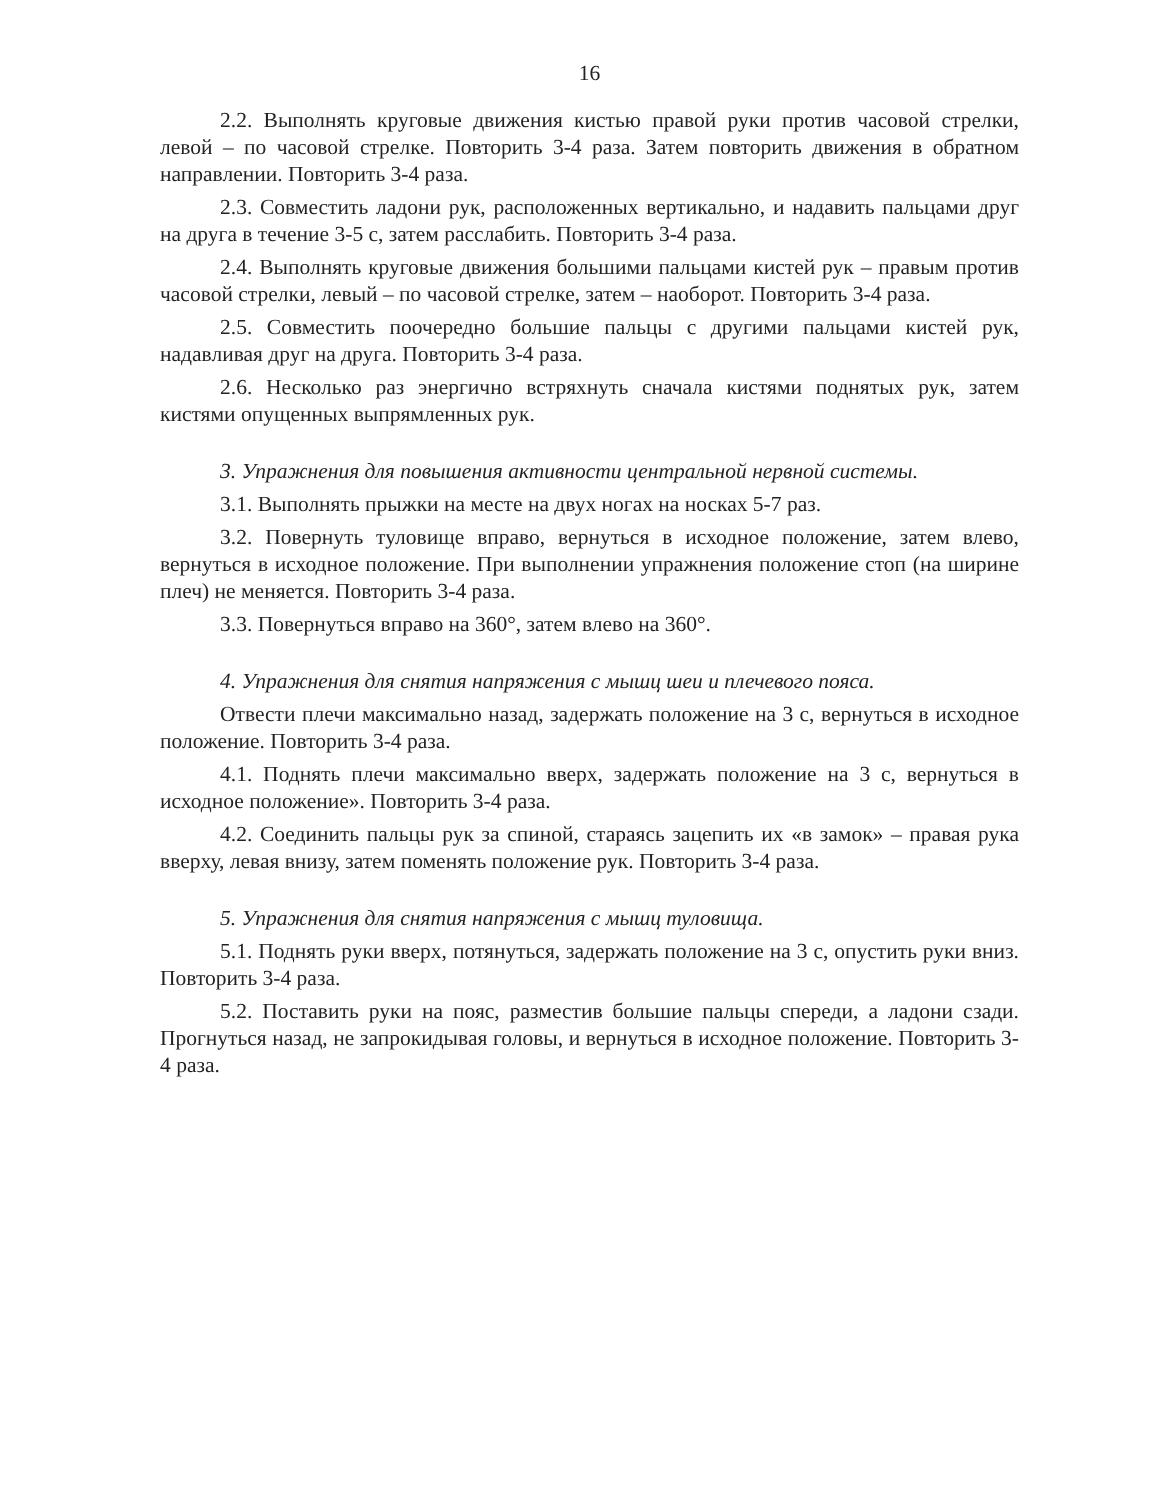16
2.2. Выполнять круговые движения кистью правой руки против часовой стрелки, левой – по часовой стрелке. Повторить 3-4 раза. Затем повторить движения в обратном направлении. Повторить 3-4 раза.
2.3. Совместить ладони рук, расположенных вертикально, и надавить пальцами друг на друга в течение 3-5 с, затем расслабить. Повторить 3-4 раза.
2.4. Выполнять круговые движения большими пальцами кистей рук – правым против часовой стрелки, левый – по часовой стрелке, затем – наоборот. Повторить 3-4 раза.
2.5. Совместить поочередно большие пальцы с другими пальцами кистей рук, надавливая друг на друга. Повторить 3-4 раза.
2.6. Несколько раз энергично встряхнуть сначала кистями поднятых рук, затем кистями опущенных выпрямленных рук.
3. Упражнения для повышения активности центральной нервной системы.
3.1. Выполнять прыжки на месте на двух ногах на носках 5-7 раз.
3.2. Повернуть туловище вправо, вернуться в исходное положение, затем влево, вернуться в исходное положение. При выполнении упражнения положение стоп (на ширине плеч) не меняется. Повторить 3-4 раза.
3.3. Повернуться вправо на 360°, затем влево на 360°.
4. Упражнения для снятия напряжения с мышц шеи и плечевого пояса.
Отвести плечи максимально назад, задержать положение на 3 с, вернуться в исходное положение. Повторить 3-4 раза.
4.1. Поднять плечи максимально вверх, задержать положение на 3 с, вернуться в исходное положение». Повторить 3-4 раза.
4.2. Соединить пальцы рук за спиной, стараясь зацепить их «в замок» – правая рука вверху, левая внизу, затем поменять положение рук. Повторить 3-4 раза.
5. Упражнения для снятия напряжения с мышц туловища.
5.1. Поднять руки вверх, потянуться, задержать положение на 3 с, опустить руки вниз. Повторить 3-4 раза.
5.2. Поставить руки на пояс, разместив большие пальцы спереди, а ладони сзади. Прогнуться назад, не запрокидывая головы, и вернуться в исходное положение. Повторить 3-4 раза.